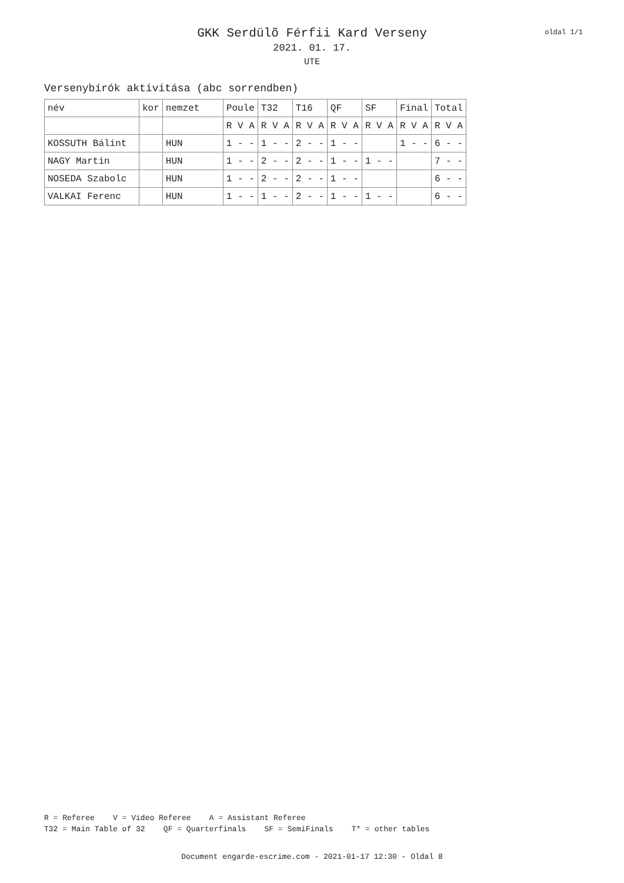oldal 1/1
GKK Serdülõ Férfii Kard Verseny
2021. 01. 17.
UTE
Versenybírók aktivitása (abc sorrendben)
| név | kor | nemzet | Poule | T32 | T16 | QF | SF | Final | Total |
| | | | R V A | R V A | R V A | R V A | R V A | R V A | R V A |
| KOSSUTH Bálint | | HUN | 1 - - | 1 - - | 2 - - | 1 - - | | 1 - - | 6 - - |
| NAGY Martin | | HUN | 1 - - | 2 - - | 2 - - | 1 - - | 1 - - | | 7 - - |
| NOSEDA Szabolc | | HUN | 1 - - | 2 - - | 2 - - | 1 - - | | | 6 - - |
| VALKAI Ferenc | | HUN | 1 - - | 1 - - | 2 - - | 1 - - | 1 - - | | 6 - - |
R = Referee V = Video Referee A = Assistant Referee T32 = Main Table of 32 QF = Quarterfinals SF = SemiFinals T* = other tables
Document engarde-escrime.com - 2021-01-17 12:30 - Oldal 8